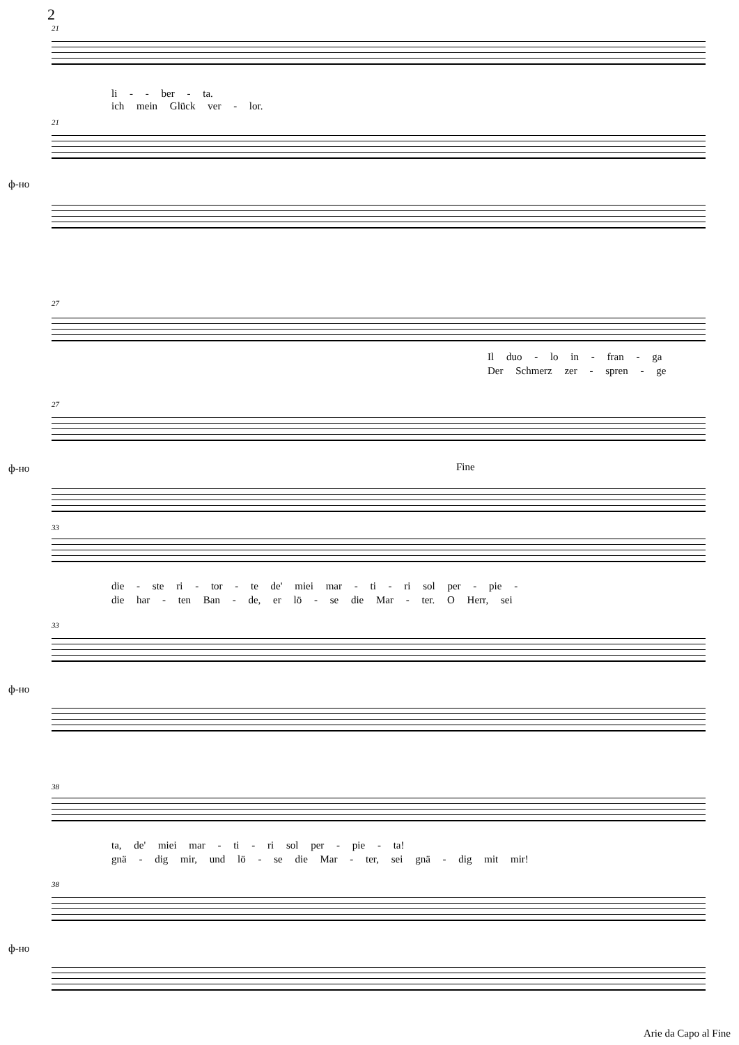2
21
li - - ber - ta.
ich mein Glück ver - lor.
21
ф-но
27
Il duo - lo in - fran - ga
Der Schmerz zer - spren - ge
27
ф-но Fine
33
die - ste ri - tor - te de' miei mar - ti - ri sol per - pie -
die har - ten Ban - de, er lö - se die Mar - ter. O Herr, sei
33
ф-но
38
ta, de' miei mar - ti - ri sol per - pie - ta!
gnä - dig mir, und lö - se die Mar - ter, sei gnä - dig mit mir!
38
ф-но
Arie da Capo al Fine